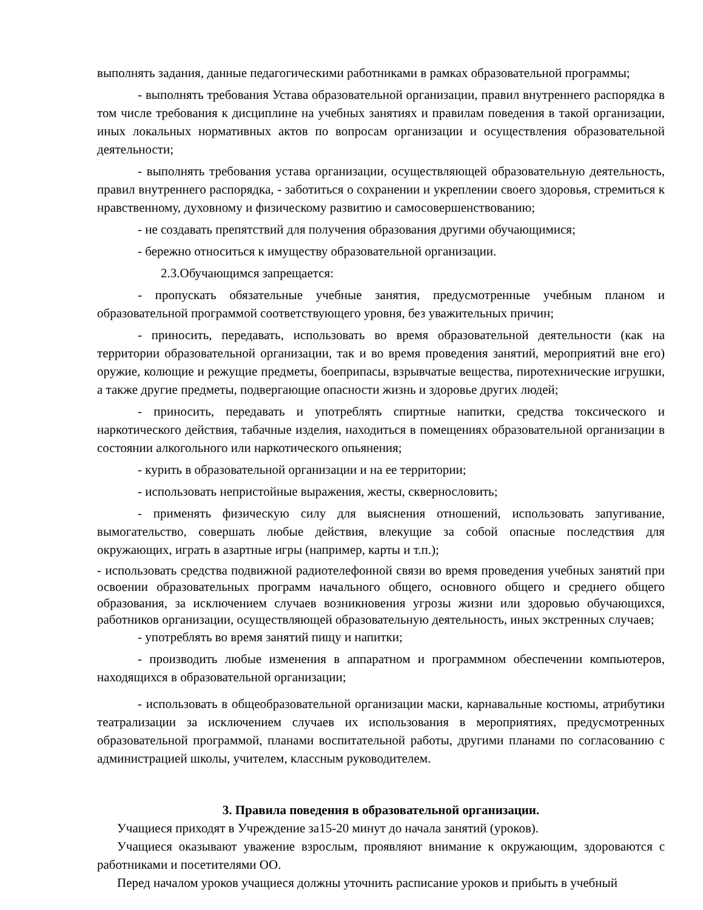выполнять задания, данные педагогическими работниками в рамках образовательной программы;
- выполнять требования Устава образовательной организации, правил внутреннего распорядка в том числе требования к дисциплине на учебных занятиях и правилам поведения в такой организации, иных локальных нормативных актов по вопросам организации и осуществления образовательной деятельности;
- выполнять требования устава организации, осуществляющей образовательную деятельность, правил внутреннего распорядка, - заботиться о сохранении и укреплении своего здоровья, стремиться к нравственному, духовному и физическому развитию и самосовершенствованию;
- не создавать препятствий для получения образования другими обучающимися;
- бережно относиться к имуществу образовательной организации.
2.3.Обучающимся запрещается:
- пропускать обязательные учебные занятия, предусмотренные учебным планом и образовательной программой соответствующего уровня, без уважительных причин;
- приносить, передавать, использовать во время образовательной деятельности (как на территории образовательной организации, так и во время проведения занятий, мероприятий вне его) оружие, колющие и режущие предметы, боеприпасы, взрывчатые вещества, пиротехнические игрушки, а также другие предметы, подвергающие опасности жизнь и здоровье других людей;
- приносить, передавать и употреблять спиртные напитки, средства токсического и наркотического действия, табачные изделия, находиться в помещениях образовательной организации в состоянии алкогольного или наркотического опьянения;
- курить в образовательной организации и на ее территории;
- использовать непристойные выражения, жесты, сквернословить;
- применять физическую силу для выяснения отношений, использовать запугивание, вымогательство, совершать любые действия, влекущие за собой опасные последствия для окружающих, играть в азартные игры (например, карты и т.п.);
- использовать средства подвижной радиотелефонной связи во время проведения учебных занятий при освоении образовательных программ начального общего, основного общего и среднего общего образования, за исключением случаев возникновения угрозы жизни или здоровью обучающихся, работников организации, осуществляющей образовательную деятельность, иных экстренных случаев;
- употреблять во время занятий пищу и напитки;
- производить любые изменения в аппаратном и программном обеспечении компьютеров, находящихся в образовательной организации;
- использовать в общеобразовательной организации маски, карнавальные костюмы, атрибутики театрализации за исключением случаев их использования в мероприятиях, предусмотренных образовательной программой, планами воспитательной работы, другими планами по согласованию с администрацией школы, учителем, классным руководителем.
3. Правила поведения в образовательной организации.
Учащиеся приходят в Учреждение за15-20 минут до начала занятий (уроков).
Учащиеся оказывают уважение взрослым, проявляют внимание к окружающим, здороваются с работниками и посетителями ОО.
Перед началом уроков учащиеся должны уточнить расписание уроков и прибыть в учебный